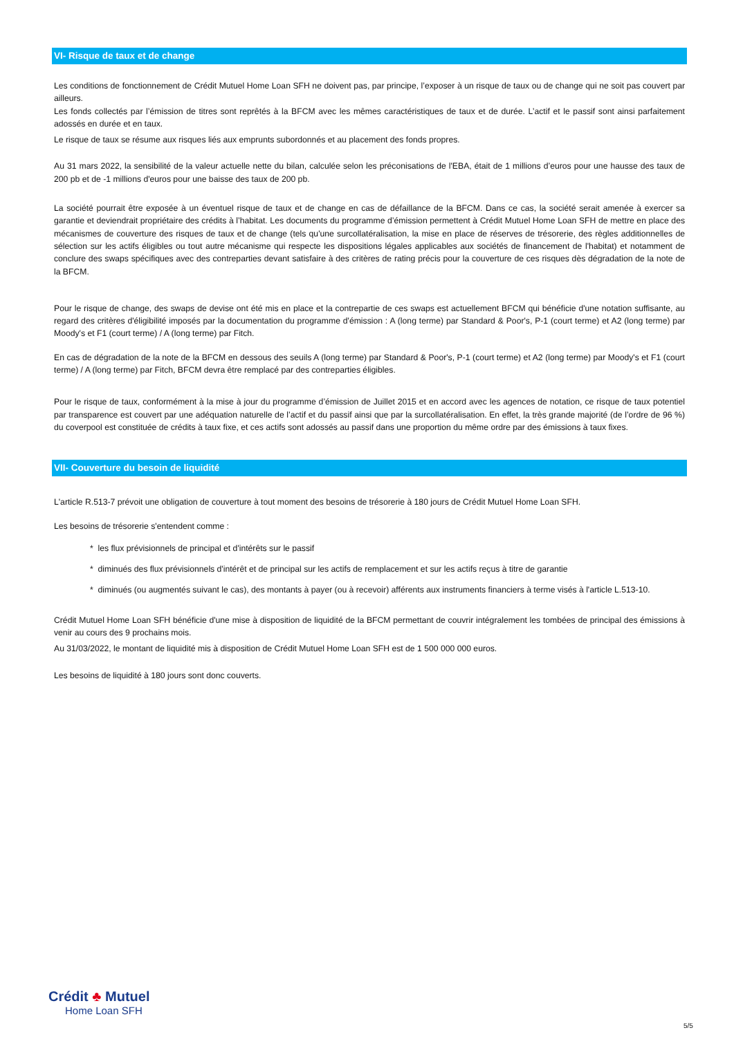VI- Risque de taux et de change
Les conditions de fonctionnement de Crédit Mutuel Home Loan SFH ne doivent pas, par principe, l’exposer à un risque de taux ou de change qui ne soit pas couvert par ailleurs.
Les fonds collectés par l’émission de titres sont reprêtés à la BFCM avec les mêmes caractéristiques de taux et de durée. L’actif et le passif sont ainsi parfaitement adossés en durée et en taux.
Le risque de taux se résume aux risques liés aux emprunts subordonnés et au placement des fonds propres.
Au 31 mars 2022, la sensibilité de la valeur actuelle nette du bilan, calculée selon les préconisations de l'EBA, était de 1 millions d’euros pour une hausse des taux de 200 pb et de -1 millions d'euros pour une baisse des taux de 200 pb.
La société pourrait être exposée à un éventuel risque de taux et de change en cas de défaillance de la BFCM. Dans ce cas, la société serait amenée à exercer sa garantie et deviendrait propriétaire des crédits à l’habitat. Les documents du programme d’émission permettent à Crédit Mutuel Home Loan SFH de mettre en place des mécanismes de couverture des risques de taux et de change (tels qu'une surcollatéralisation, la mise en place de réserves de trésorerie, des règles additionnelles de sélection sur les actifs éligibles ou tout autre mécanisme qui respecte les dispositions légales applicables aux sociétés de financement de l'habitat) et notamment de conclure des swaps spécifiques avec des contreparties devant satisfaire à des critères de rating précis pour la couverture de ces risques dès dégradation de la note de la BFCM.
Pour le risque de change, des swaps de devise ont été mis en place et la contrepartie de ces swaps est actuellement BFCM qui bénéficie d'une notation suffisante, au regard des critères d'éligibilité imposés par la documentation du programme d'émission : A (long terme) par Standard & Poor's, P-1 (court terme) et A2 (long terme) par Moody's et F1 (court terme) / A (long terme) par Fitch.
En cas de dégradation de la note de la BFCM en dessous des seuils A (long terme) par Standard & Poor's, P-1 (court terme) et A2 (long terme) par Moody's et F1 (court terme) / A (long terme) par Fitch, BFCM devra être remplacé par des contreparties éligibles.
Pour le risque de taux, conformément à la mise à jour du programme d’émission de Juillet 2015 et en accord avec les agences de notation, ce risque de taux potentiel par transparence est couvert par une adéquation naturelle de l’actif et du passif ainsi que par la surcollatéralisation. En effet, la très grande majorité (de l’ordre de 96 %) du coverpool est constituée de crédits à taux fixe, et ces actifs sont adossés au passif dans une proportion du même ordre par des émissions à taux fixes.
VII- Couverture du besoin de liquidité
L'article R.513-7 prévoit une obligation de couverture à tout moment des besoins de trésorerie à 180 jours de Crédit Mutuel Home Loan SFH.
Les besoins de trésorerie s'entendent comme :
* les flux prévisionnels de principal et d'intérêts sur le passif
* diminués des flux prévisionnels d'intérêt et de principal sur les actifs de remplacement et sur les actifs reçus à titre de garantie
* diminués (ou augmentés suivant le cas), des montants à payer (ou à recevoir) afférents aux instruments financiers à terme visés à l'article L.513-10.
Crédit Mutuel Home Loan SFH bénéficie d'une mise à disposition de liquidité de la BFCM permettant de couvrir intégralement les tombées de principal des émissions à venir au cours des 9 prochains mois.
Au 31/03/2022, le montant de liquidité mis à disposition de Crédit Mutuel Home Loan SFH est de 1 500 000 000 euros.
Les besoins de liquidité à 180 jours sont donc couverts.
Crédit ♣ Mutuel
Home Loan SFH
5/5